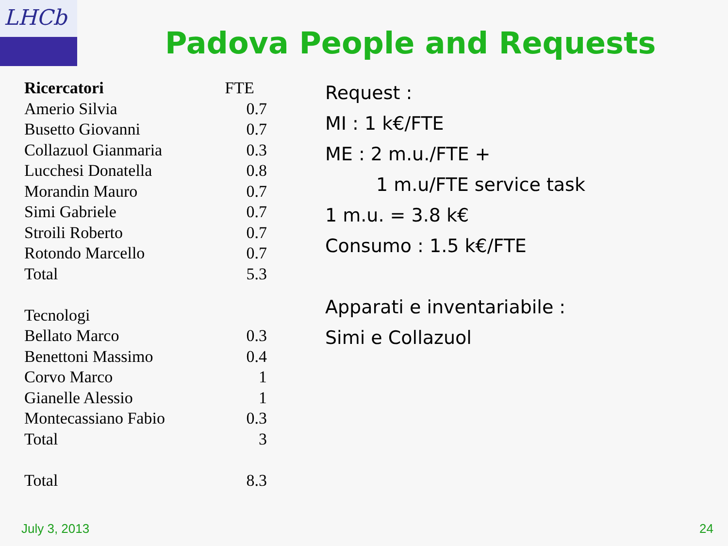LHCb
Padova People and Requests
| Ricercatori | FTE |
| --- | --- |
| Amerio Silvia | 0.7 |
| Busetto Giovanni | 0.7 |
| Collazuol Gianmaria | 0.3 |
| Lucchesi Donatella | 0.8 |
| Morandin Mauro | 0.7 |
| Simi Gabriele | 0.7 |
| Stroili Roberto | 0.7 |
| Rotondo Marcello | 0.7 |
| Total | 5.3 |
| Tecnologi | |
| Bellato Marco | 0.3 |
| Benettoni Massimo | 0.4 |
| Corvo Marco | 1 |
| Gianelle Alessio | 1 |
| Montecassiano Fabio | 0.3 |
| Total | 3 |
| Total | 8.3 |
Request :
MI : 1 k€/FTE
ME : 2 m.u./FTE +
1 m.u/FTE service task
1 m.u. = 3.8 k€
Consumo : 1.5 k€/FTE
Apparati e inventariabile :
Simi e Collazuol
July 3, 2013 24